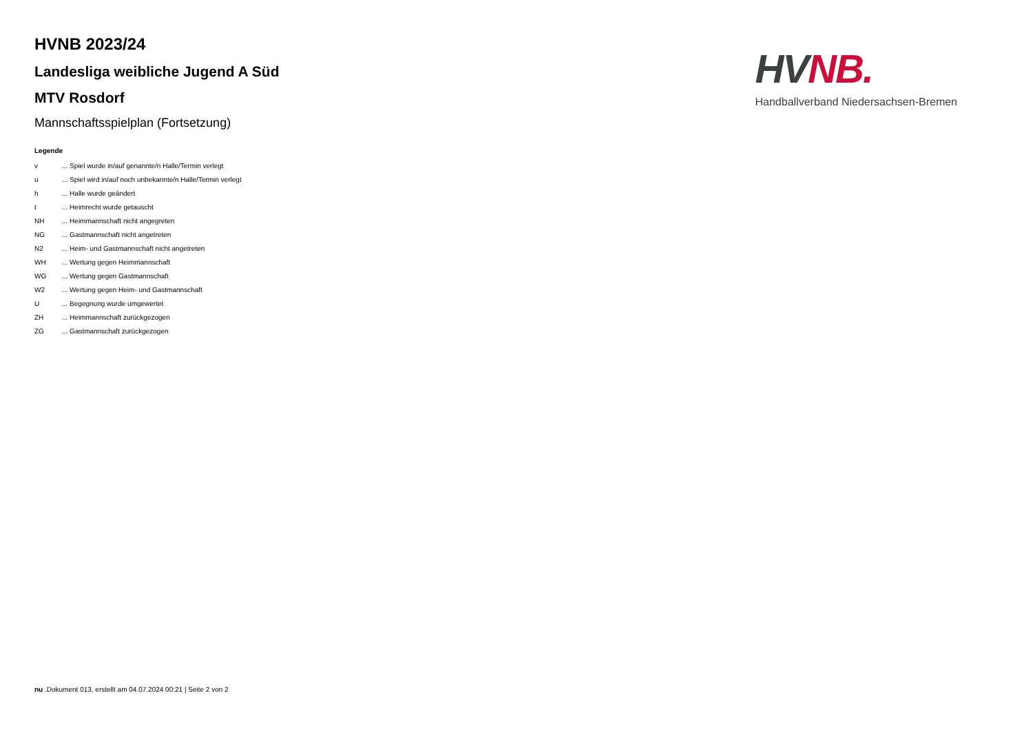HVNB 2023/24
Landesliga weibliche Jugend A Süd
MTV Rosdorf
Mannschaftsspielplan (Fortsetzung)
Legende
| v | ... Spiel wurde in/auf genannte/n Halle/Termin verlegt |
| u | ... Spiel wird in/auf noch unbekannte/n Halle/Termin verlegt |
| h | ... Halle wurde geändert |
| t | ... Heimrecht wurde getauscht |
| NH | ... Heimmannschaft nicht angegreten |
| NG | ... Gastmannschaft nicht angetreten |
| N2 | ... Heim- und Gastmannschaft nicht angetreten |
| WH | ... Wertung gegen Heimmannschaft |
| WG | ... Wertung gegen Gastmannschaft |
| W2 | ... Wertung gegen Heim- und Gastmannschaft |
| U | ... Begegnung wurde umgewertet |
| ZH | ... Heimmannschaft zurückgezogen |
| ZG | ... Gastmannschaft zurückgezogen |
HV NB.
Handballverband Niedersachsen-Bremen
nu .Dokument 013, erstellt am 04.07.2024 00:21 | Seite 2 von 2